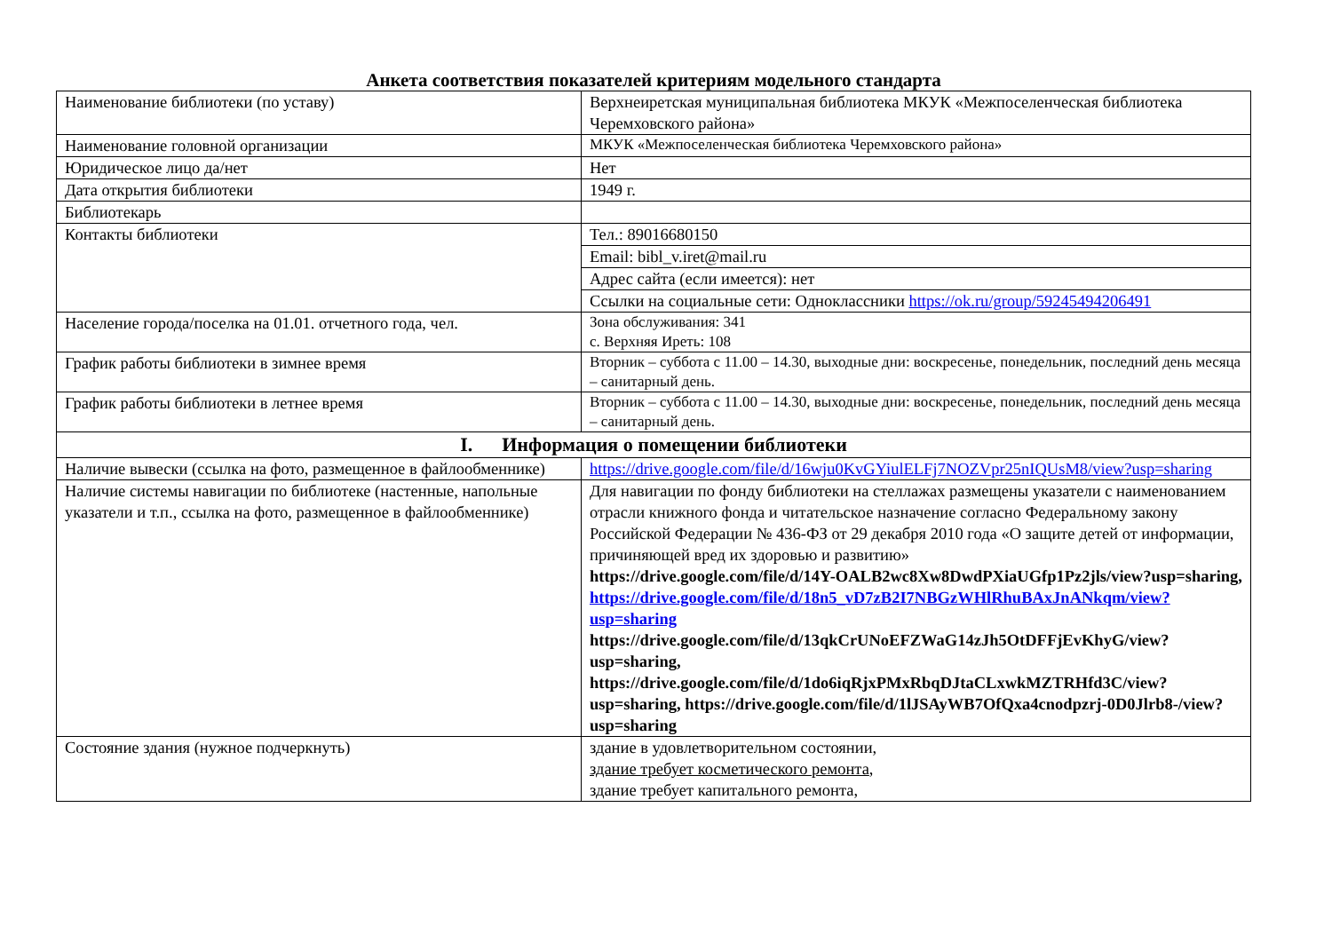Анкета соответствия показателей критериям модельного стандарта
| Наименование библиотеки (по уставу) | Верхнеиретская муниципальная библиотека МКУК «Межпоселенческая библиотека Черемховского района» |
| Наименование головной организации | МКУК «Межпоселенческая библиотека Черемховского района» |
| Юридическое лицо да/нет | Нет |
| Дата открытия библиотеки | 1949 г. |
| Библиотекарь | |
| Контакты библиотеки | Тел.: 89016680150 |
| | Email: bibl_v.iret@mail.ru |
| | Адрес сайта (если имеется): нет |
| | Ссылки на социальные сети: Одноклассники https://ok.ru/group/59245494206491 |
| Население города/поселка на 01.01. отчетного года, чел. | Зона обслуживания: 341 с. Верхняя Иреть: 108 |
| График работы библиотеки в зимнее время | Вторник – суббота с 11.00 – 14.30, выходные дни: воскресенье, понедельник, последний день месяца – санитарный день. |
| График работы библиотеки в летнее время | Вторник – суббота с 11.00 – 14.30, выходные дни: воскресенье, понедельник, последний день месяца – санитарный день. |
| I. Информация о помещении библиотеки | |
| Наличие вывески (ссылка на фото, размещенное в файлообменнике) | https://drive.google.com/file/d/16wju0KvGYiulELFj7NOZVpr25nIQUsM8/view?usp=sharing |
| Наличие системы навигации по библиотеке (настенные, напольные указатели и т.п., ссылка на фото, размещенное в файлообменнике) | Для навигации по фонду библиотеки на стеллажах размещены указатели с наименованием отрасли книжного фонда и читательское назначение согласно Федеральному закону Российской Федерации № 436-ФЗ от 29 декабря 2010 года «О защите детей от информации, причиняющей вред их здоровью и развитию» https://drive.google.com/file/d/14Y-OALB2wc8Xw8DwdPXiaUGfp1Pz2jls/view?usp=sharing, https://drive.google.com/file/d/18n5_vD7zB2I7NBGzWHlRhuBAxJnANkqm/view?usp=sharing https://drive.google.com/file/d/13qkCrUNoEFZWaG14zJh5OtDFFjEvKhyG/view?usp=sharing, https://drive.google.com/file/d/1do6iqRjxPMxRbqDJtaCLxwkMZTRHfd3C/view?usp=sharing, https://drive.google.com/file/d/1lJSAyWB7OfQxa4cnodpzrj-0D0Jlrb8-/view?usp=sharing |
| Состояние здания (нужное подчеркнуть) | здание в удовлетворительном состоянии, здание требует косметического ремонта , здание требует капитального ремонта, |